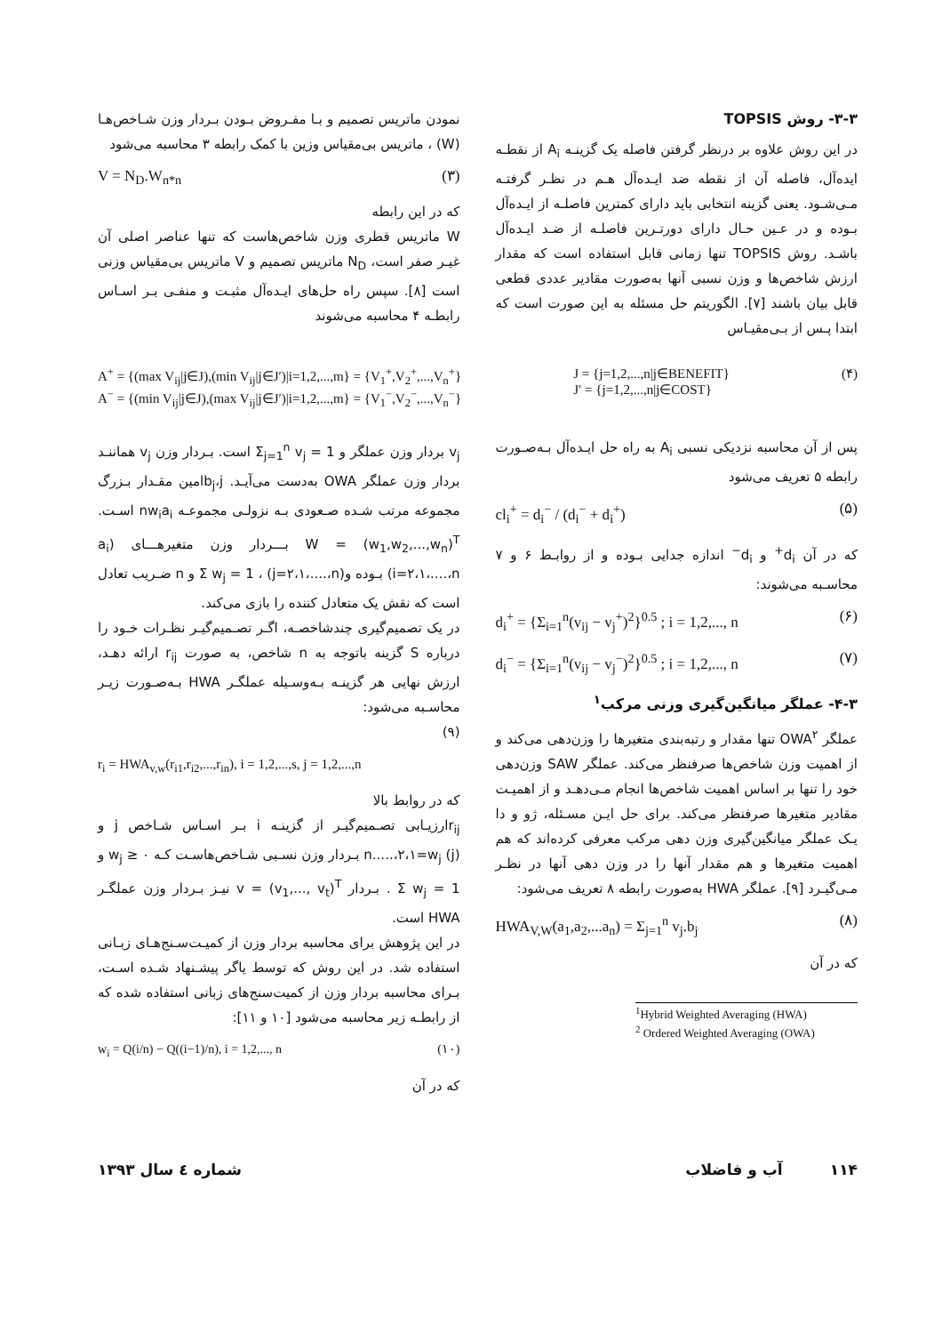۳-۳- روش TOPSIS
در این روش علاوه بر درنظر گرفتن فاصله یک گزینـه A<sub>i</sub> از نقطـه ایده‌آل، فاصله آن از نقطه ضد ایـده‌آل هـم در نظـر گرفتـه مـی‌شـود. یعنی گزینه انتخابی باید دارای کمترین فاصلـه از ایـده‌آل بـوده و در عـین حـال دارای دورتـرین فاصلـه از ضـد ایـده‌آل باشـد. روش TOPSIS تنها زمانی قابل استفاده است که مقدار ارزش شاخص‌ها و وزن نسبی آنها به‌صورت مقادیر عددی قطعی قابل بیان باشند [۷]. الگوریتم حل مسئله به این صورت است که ابتدا پـس از بـی‌مقیـاس
نمودن ماتریس تصمیم و بـا مفـروض بـودن بـردار وزن شـاخص‌هـا (W) ، ماتریس بی‌مقیاس وزین با کمک رابطه ۳ محاسبه می‌شود
V = N<sub>D</sub>.W<sub>n*n</sub> (۳)
که در این رابطه
W ماتریس قطری وزن شاخص‌هاست که تنها عناصر اصلی آن غیـر صفر است، N<sub>D</sub> ماتریس تصمیم و V ماتریس بی‌مقیاس وزنی است [۸]. سپس راه حل‌های ایـده‌آل مثبـت و منفـی بـر اسـاس رابطـه ۴ محاسبه می‌شوند
A<sup>+</sup> = {(max V<sub>ij</sub>|j∈J),(min V<sub>ij</sub>|j∈J′)|i=1,2,...,m} = {V<sub>1</sub><sup>+</sup>,V<sub>2</sub><sup>+</sup>,...,V<sub>n</sub><sup>+</sup>}
A<sup>−</sup> = {(min V<sub>ij</sub>|j∈J),(max V<sub>ij</sub>|j∈J′)|i=1,2,...,m} = {V<sub>1</sub><sup>−</sup>,V<sub>2</sub><sup>−</sup>,...,V<sub>n</sub><sup>−</sup>}
J = {j=1,2,...,n|j∈BENEFIT}
J′ = {j=1,2,...,n|j∈COST}
(۴)
پس از آن محاسبه نزدیکی نسبی A<sub>i</sub> به راه حل ایـده‌آل بـه‌صـورت رابطه ۵ تعریف می‌شود
cl<sub>i</sub><sup>+</sup> = d<sub>i</sub><sup>−</sup> / (d<sub>i</sub><sup>−</sup> + d<sub>i</sub><sup>+</sup>) (۵)
که در آن d<sub>i</sub><sup>+</sup> و d<sub>i</sub><sup>−</sup> اندازه جدایی بـوده و از روابـط ۶ و ۷ محاسـبه می‌شوند:
d<sub>i</sub><sup>+</sup> = {Σ<sub>i=1</sub><sup>n</sup>(v<sub>ij</sub> − v<sub>j</sub><sup>+</sup>)<sup>2</sup>}<sup>0.5</sup> ; i = 1,2,..., n (۶)
d<sub>i</sub><sup>−</sup> = {Σ<sub>i=1</sub><sup>n</sup>(v<sub>ij</sub> − v<sub>j</sub><sup>−</sup>)<sup>2</sup>}<sup>0.5</sup> ; i = 1,2,..., n (۷)
۴-۳- عملگر میانگین‌گیری وزنی مرکب<sup>۱</sup>
عملگر OWA<sup>۲</sup> تنها مقدار و رتبه‌بندی متغیرها را وزن‌دهی می‌کند و از اهمیت وزن شاخص‌ها صرفنظر می‌کند. عملگر SAW وزن‌دهی خود را تنها بر اساس اهمیت شاخص‌ها انجام مـی‌دهـد و از اهمیـت مقادیر متغیرها صرفنظر می‌کند. برای حل ایـن مسـئله، ژو و دا یـک عملگر میانگین‌گیری وزن دهی مرکب معرفی کرده‌اند که هم اهمیت متغیرها و هم مقدار آنها را در وزن دهی آنها در نظـر مـی‌گیـرد [۹]. عملگر HWA به‌صورت رابطه ۸ تعریف می‌شود:
HWA<sub>V,W</sub>(a<sub>1</sub>,a<sub>2</sub>,...a<sub>n</sub>) = Σ<sub>j=1</sub><sup>n</sup> v<sub>j</sub>.b<sub>j</sub> (۸)
که در آن
<sup>1</sup> Hybrid Weighted Averaging (HWA)
<sup>2</sup> Ordered Weighted Averaging (OWA)
v<sub>j</sub> بردار وزن عملگر و Σ<sub>j=1</sub><sup>n</sup> v<sub>j</sub> = 1 است. بـردار وزن v<sub>j</sub> هماننـد بردار وزن عملگر OWA به‌دست می‌آیـد. b<sub>j</sub>،j‌امین مقـدار بـزرگ مجموعه مرتب شـده صـعودی بـه نزولـی مجموعـه nw<sub>i</sub>a<sub>i</sub> اسـت. W = (w<sub>1</sub>,w<sub>2</sub>,...,w<sub>n</sub>)<sup>T</sup> بـــردار وزن متغیرهـــای (a<sub>i</sub> (i=۲،۱،....،n بـوده و(j=۲،۱،....،n) ، Σ w<sub>j</sub> = 1 و n ضـریب تعادل است که نقش یک متعادل کننده را بازی می‌کند.
در یک تصمیم‌گیری چندشاخصـه، اگـر تصـمیم‌گیـر نظـرات خـود را درباره S گزینه باتوجه به n شاخص، به صورت r<sub>ij</sub> ارائه دهـد، ارزش نهایی هر گزینـه بـه‌وسـیله عملگـر HWA بـه‌صـورت زیـر محاسـبه می‌شود:
(۹)
r<sub>i</sub> = HWA<sub>v,w</sub>(r<sub>i1</sub>,r<sub>i2</sub>,...,r<sub>in</sub>), i = 1,2,...,s, j = 1,2,...,n
که در روابط بالا
r<sub>ij</sub>ارزیـابی تصـمیم‌گیـر از گزینـه i بـر اسـاس شـاخص j و (n.....،۲،۱=w<sub>j</sub> (j بـردار وزن نسـبی شـاخص‌هاسـت کـه w<sub>j</sub> ≥ ۰ و Σ w<sub>j</sub> = 1 . بـردار v = (v<sub>1</sub>,..., v<sub>t</sub>)<sup>T</sup> نیـز بـردار وزن عملگـر HWA است.
در این پژوهش برای محاسبه بردار وزن از کمیـت‌سـنج‌هـای زبـانی استفاده شد. در این روش که توسط یاگر پیشـنهاد شـده اسـت، بـرای محاسبه بردار وزن از کمیت‌سنج‌های زبانی استفاده شده که از رابطـه زیر محاسبه می‌شود [۱۰ و ۱۱]:
w<sub>i</sub> = Q(i/n) − Q((i−1)/n), i = 1,2,..., n (۱۰)
که در آن
۱۱۴ آب و فاضلاب شماره ٤ سال ۱۳۹۳